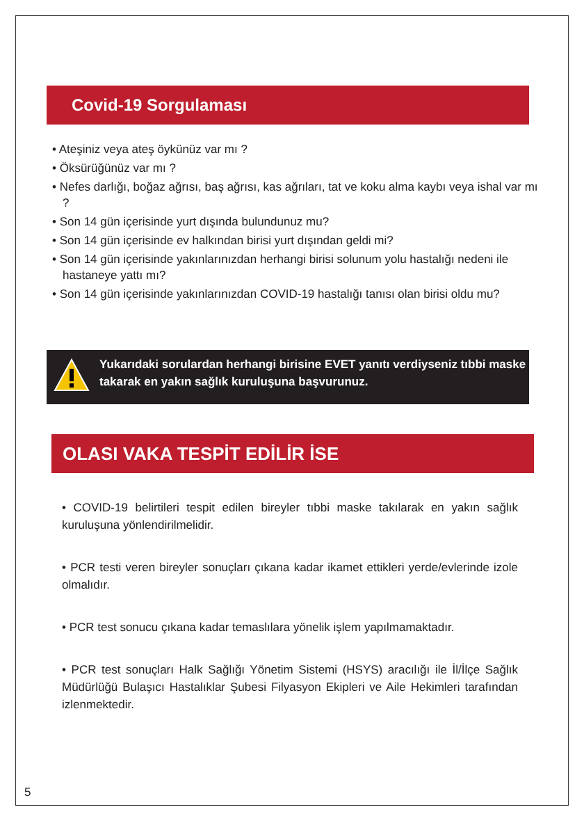Covid-19 Sorgulaması
• Ateşiniz veya ateş öykünüz var mı ?
• Öksürüğünüz var mı ?
• Nefes darlığı, boğaz ağrısı, baş ağrısı, kas ağrıları, tat ve koku alma kaybı veya ishal var mı ?
• Son 14 gün içerisinde yurt dışında bulundunuz mu?
• Son 14 gün içerisinde ev halkından birisi yurt dışından geldi mi?
• Son 14 gün içerisinde yakınlarınızdan herhangi birisi solunum yolu hastalığı nedeni ile hastaneye yattı mı?
• Son 14 gün içerisinde yakınlarınızdan COVID-19 hastalığı tanısı olan birisi oldu mu?
Yukarıdaki sorulardan herhangi birisine EVET yanıtı verdiyseniz tıbbi maske takarak en yakın sağlık kuruluşuna başvurunuz.
OLASI VAKA TESPİT EDİLİR İSE
• COVID-19 belirtileri tespit edilen bireyler tıbbi maske takılarak en yakın sağlık kuruluşuna yönlendirilmelidir.
• PCR testi veren bireyler sonuçları çıkana kadar ikamet ettikleri yerde/evlerinde izole olmalıdır.
• PCR test sonucu çıkana kadar temaslılara yönelik işlem yapılmamaktadır.
• PCR test sonuçları Halk Sağlığı Yönetim Sistemi (HSYS) aracılığı ile İl/İlçe Sağlık Müdürlüğü Bulaşıcı Hastalıklar Şubesi Filyasyon Ekipleri ve Aile Hekimleri tarafından izlenmektedir.
5